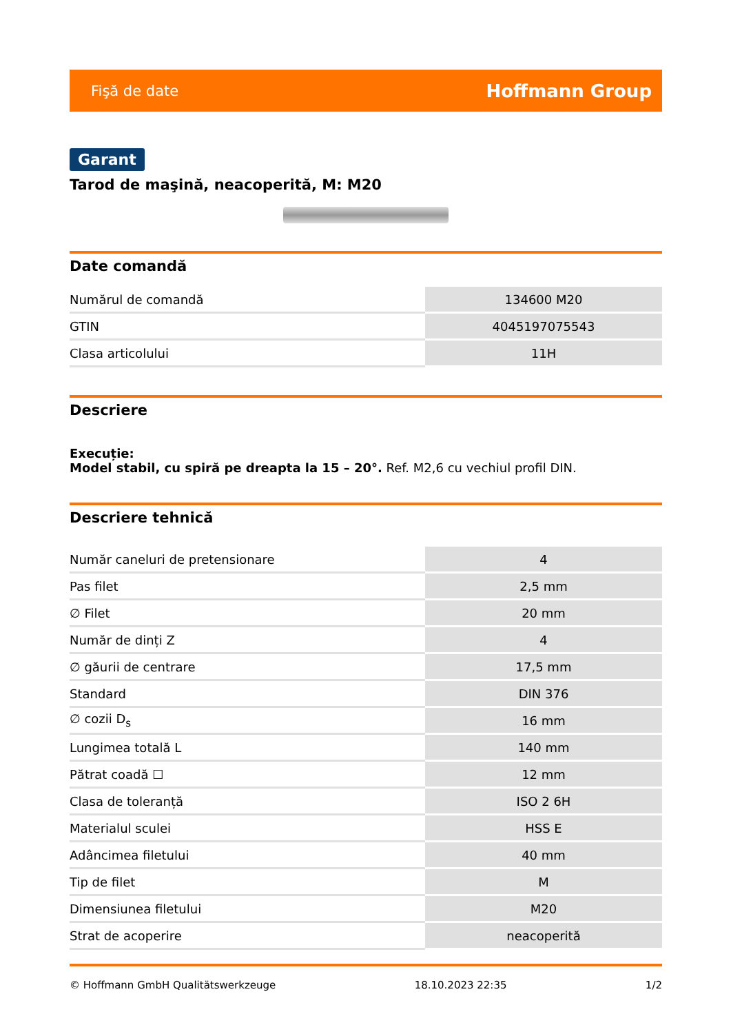Fişă de date Hoffmann Group
Garant
Tarod de maşină, neacoperită, M: M20
Date comandă
| Numărul de comandă | 134600 M20 |
| GTIN | 4045197075543 |
| Clasa articolului | 11H |
Descriere
Execuție:
Model stabil, cu spiră pe dreapta la 15 – 20°. Ref. M2,6 cu vechiul profil DIN.
Descriere tehnică
| Număr caneluri de pretensionare | 4 |
| Pas filet | 2,5 mm |
| ∅ Filet | 20 mm |
| Număr de dinți Z | 4 |
| ∅ găurii de centrare | 17,5 mm |
| Standard | DIN 376 |
| ∅ cozii D<sub>s</sub> | 16 mm |
| Lungimea totală L | 140 mm |
| Pătrat coadă ☐ | 12 mm |
| Clasa de toleranță | ISO 2 6H |
| Materialul sculei | HSS E |
| Adâncimea filetului | 40 mm |
| Tip de filet | M |
| Dimensiunea filetului | M20 |
| Strat de acoperire | neacoperită |
© Hoffmann GmbH Qualitätswerkzeuge 18.10.2023 22:35 1/2